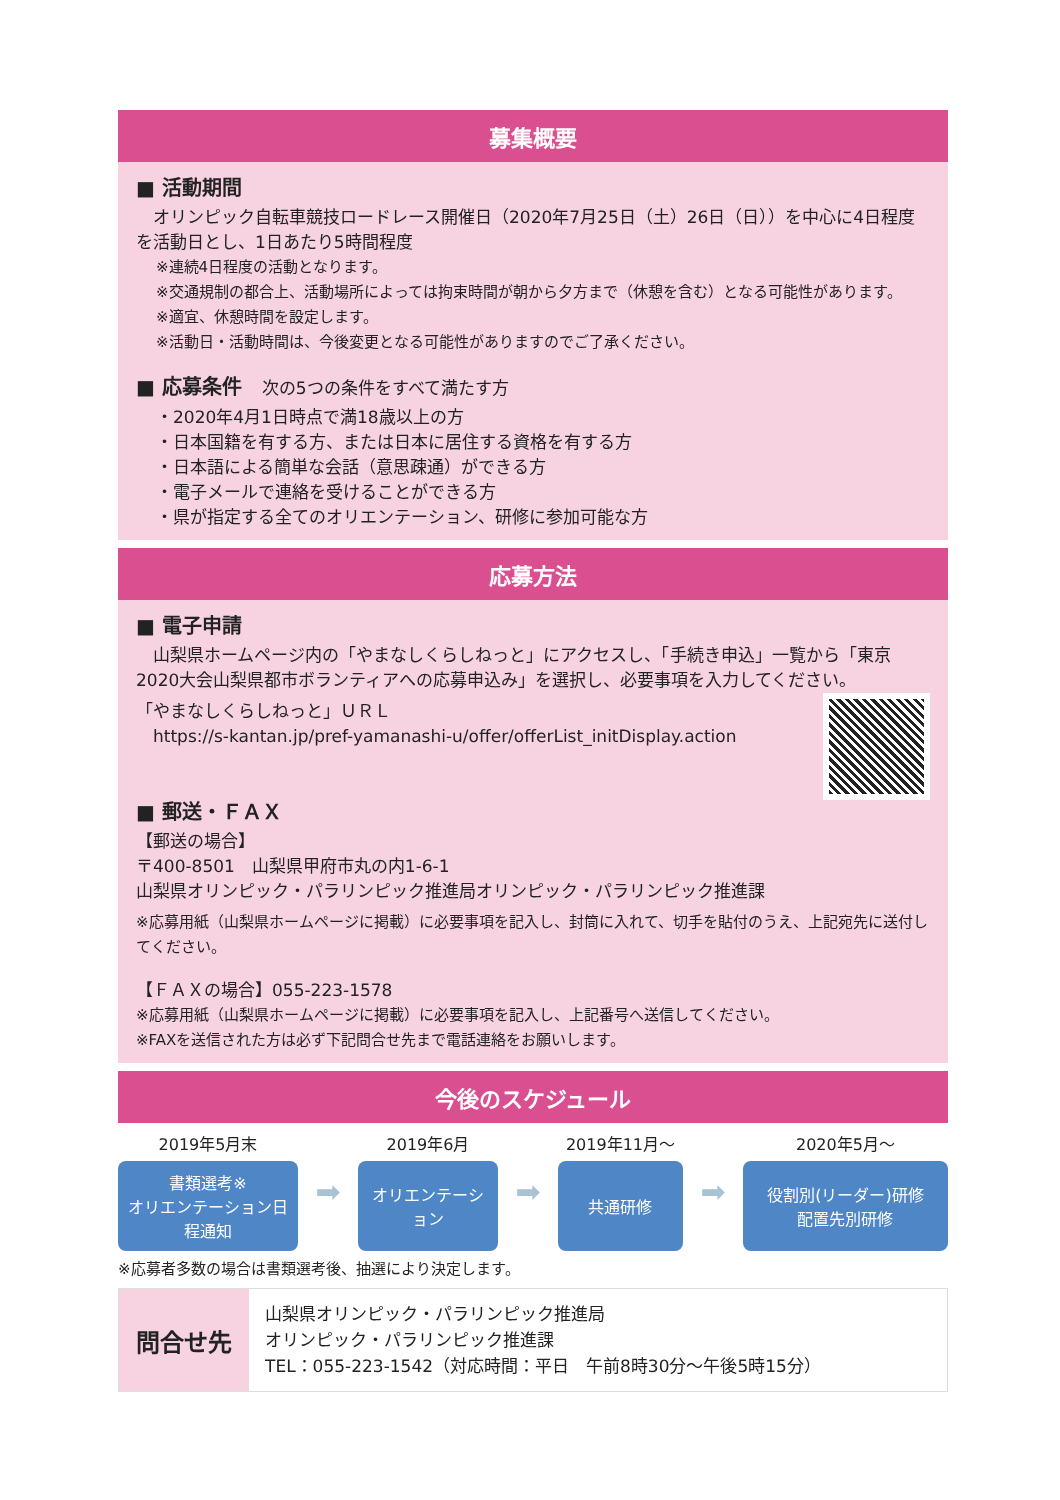募集概要
■ 活動期間
　オリンピック自転車競技ロードレース開催日（2020年7月25日（土）26日（日））を中心に4日程度を活動日とし、1日あたり5時間程度
※連続4日程度の活動となります。
※交通規制の都合上、活動場所によっては拘束時間が朝から夕方まで（休憩を含む）となる可能性があります。
※適宜、休憩時間を設定します。
※活動日・活動時間は、今後変更となる可能性がありますのでご了承ください。
■ 応募条件　次の5つの条件をすべて満たす方
・2020年4月1日時点で満18歳以上の方
・日本国籍を有する方、または日本に居住する資格を有する方
・日本語による簡単な会話（意思疎通）ができる方
・電子メールで連絡を受けることができる方
・県が指定する全てのオリエンテーション、研修に参加可能な方
応募方法
■ 電子申請
　山梨県ホームページ内の「やまなしくらしねっと」にアクセスし、「手続き申込」一覧から「東京2020大会山梨県都市ボランティアへの応募申込み」を選択し、必要事項を入力してください。
「やまなしくらしねっと」ＵＲＬ
　https://s-kantan.jp/pref-yamanashi-u/offer/offerList_initDisplay.action
■ 郵送・ＦＡＸ
【郵送の場合】
〒400-8501　山梨県甲府市丸の内1-6-1
山梨県オリンピック・パラリンピック推進局オリンピック・パラリンピック推進課
※応募用紙（山梨県ホームページに掲載）に必要事項を記入し、封筒に入れて、切手を貼付のうえ、上記宛先に送付してください。
【ＦＡＸの場合】055-223-1578
※応募用紙（山梨県ホームページに掲載）に必要事項を記入し、上記番号へ送信してください。
※FAXを送信された方は必ず下記問合せ先まで電話連絡をお願いします。
今後のスケジュール
2019年5月末
書類選考※
オリエンテーション日程通知
➡
2019年6月
オリエンテーション
➡
2019年11月～
共通研修
➡
2020年5月～
役割別(リーダー)研修
配置先別研修
※応募者多数の場合は書類選考後、抽選により決定します。
問合せ先
山梨県オリンピック・パラリンピック推進局
オリンピック・パラリンピック推進課
TEL：055-223-1542（対応時間：平日　午前8時30分～午後5時15分）